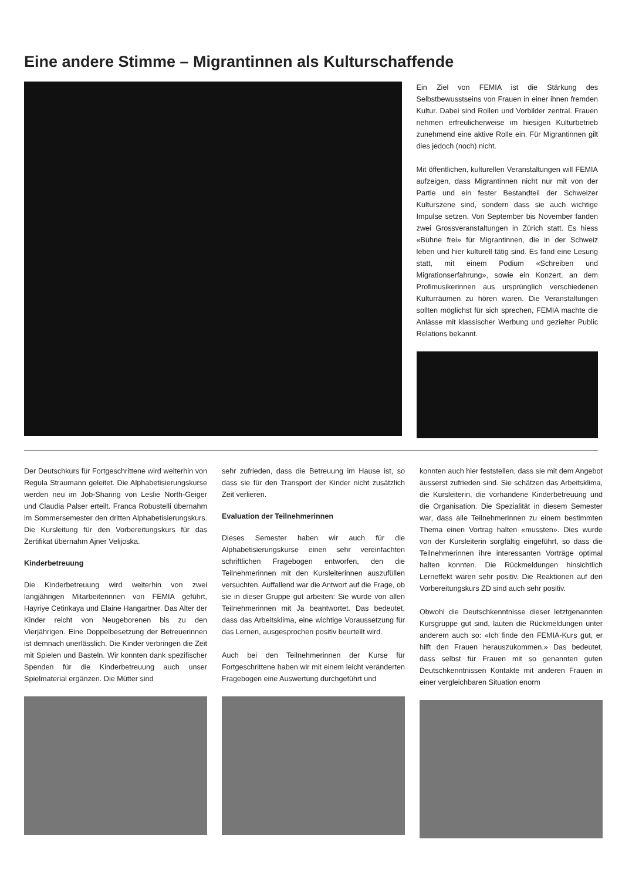Eine andere Stimme – Migrantinnen als Kulturschaffende
Ein Ziel von FEMIA ist die Stärkung des Selbstbewusstseins von Frauen in einer ihnen fremden Kultur. Dabei sind Rollen und Vorbilder zentral. Frauen nehmen erfreulicherweise im hiesigen Kulturbetrieb zunehmend eine aktive Rolle ein. Für Migrantinnen gilt dies jedoch (noch) nicht.
Mit öffentlichen, kulturellen Veranstaltungen will FEMIA aufzeigen, dass Migrantinnen nicht nur mit von der Partie und ein fester Bestandteil der Schweizer Kulturszene sind, sondern dass sie auch wichtige Impulse setzen. Von September bis November fanden zwei Grossveranstaltungen in Zürich statt. Es hiess «Bühne frei» für Migrantinnen, die in der Schweiz leben und hier kulturell tätig sind. Es fand eine Lesung statt, mit einem Podium «Schreiben und Migrationserfahrung», sowie ein Konzert, an dem Profimusikerinnen aus ursprünglich verschiedenen Kulturräumen zu hören waren. Die Veranstaltungen sollten möglichst für sich sprechen, FEMIA machte die Anlässe mit klassischer Werbung und gezielter Public Relations bekannt.
Der Deutschkurs für Fortgeschrittene wird weiterhin von Regula Straumann geleitet. Die Alphabetisierungskurse werden neu im Job-Sharing von Leslie North-Geiger und Claudia Palser erteilt. Franca Robustelli übernahm im Sommersemester den dritten Alphabetisierungskurs. Die Kursleitung für den Vorbereitungskurs für das Zertifikat übernahm Ajner Velijoska.
Kinderbetreuung
Die Kinderbetreuung wird weiterhin von zwei langjährigen Mitarbeiterinnen von FEMIA geführt, Hayriye Cetinkaya und Elaine Hangartner. Das Alter der Kinder reicht von Neugeborenen bis zu den Vierjährigen. Eine Doppelbesetzung der Betreuerinnen ist demnach unerlässlich. Die Kinder verbringen die Zeit mit Spielen und Basteln. Wir konnten dank spezifischer Spenden für die Kinderbetreuung auch unser Spielmaterial ergänzen. Die Mütter sind
sehr zufrieden, dass die Betreuung im Hause ist, so dass sie für den Transport der Kinder nicht zusätzlich Zeit verlieren.
Evaluation der Teilnehmerinnen
Dieses Semester haben wir auch für die Alphabetisierungskurse einen sehr vereinfachten schriftlichen Fragebogen entworfen, den die Teilnehmerinnen mit den Kursleiterinnen auszufüllen versuchten. Auffallend war die Antwort auf die Frage, ob sie in dieser Gruppe gut arbeiten: Sie wurde von allen Teilnehmerinnen mit Ja beantwortet. Das bedeutet, dass das Arbeitsklima, eine wichtige Voraussetzung für das Lernen, ausgesprochen positiv beurteilt wird.
Auch bei den Teilnehmerinnen der Kurse für Fortgeschrittene haben wir mit einem leicht veränderten Fragebogen eine Auswertung durchgeführt und
konnten auch hier feststellen, dass sie mit dem Angebot äusserst zufrieden sind. Sie schätzen das Arbeitsklima, die Kursleiterin, die vorhandene Kinderbetreuung und die Organisation. Die Spezialität in diesem Semester war, dass alle Teilnehmerinnen zu einem bestimmten Thema einen Vortrag halten «mussten». Dies wurde von der Kursleiterin sorgfältig eingeführt, so dass die Teilnehmerinnen ihre interessanten Vorträge optimal halten konnten. Die Rückmeldungen hinsichtlich Lerneffekt waren sehr positiv. Die Reaktionen auf den Vorbereitungskurs ZD sind auch sehr positiv.
Obwohl die Deutschkenntnisse dieser letztgenannten Kursgruppe gut sind, lauten die Rückmeldungen unter anderem auch so: «Ich finde den FEMIA-Kurs gut, er hilft den Frauen herauszukommen.» Das bedeutet, dass selbst für Frauen mit so genannten guten Deutschkenntnissen Kontakte mit anderen Frauen in einer vergleichbaren Situation enorm